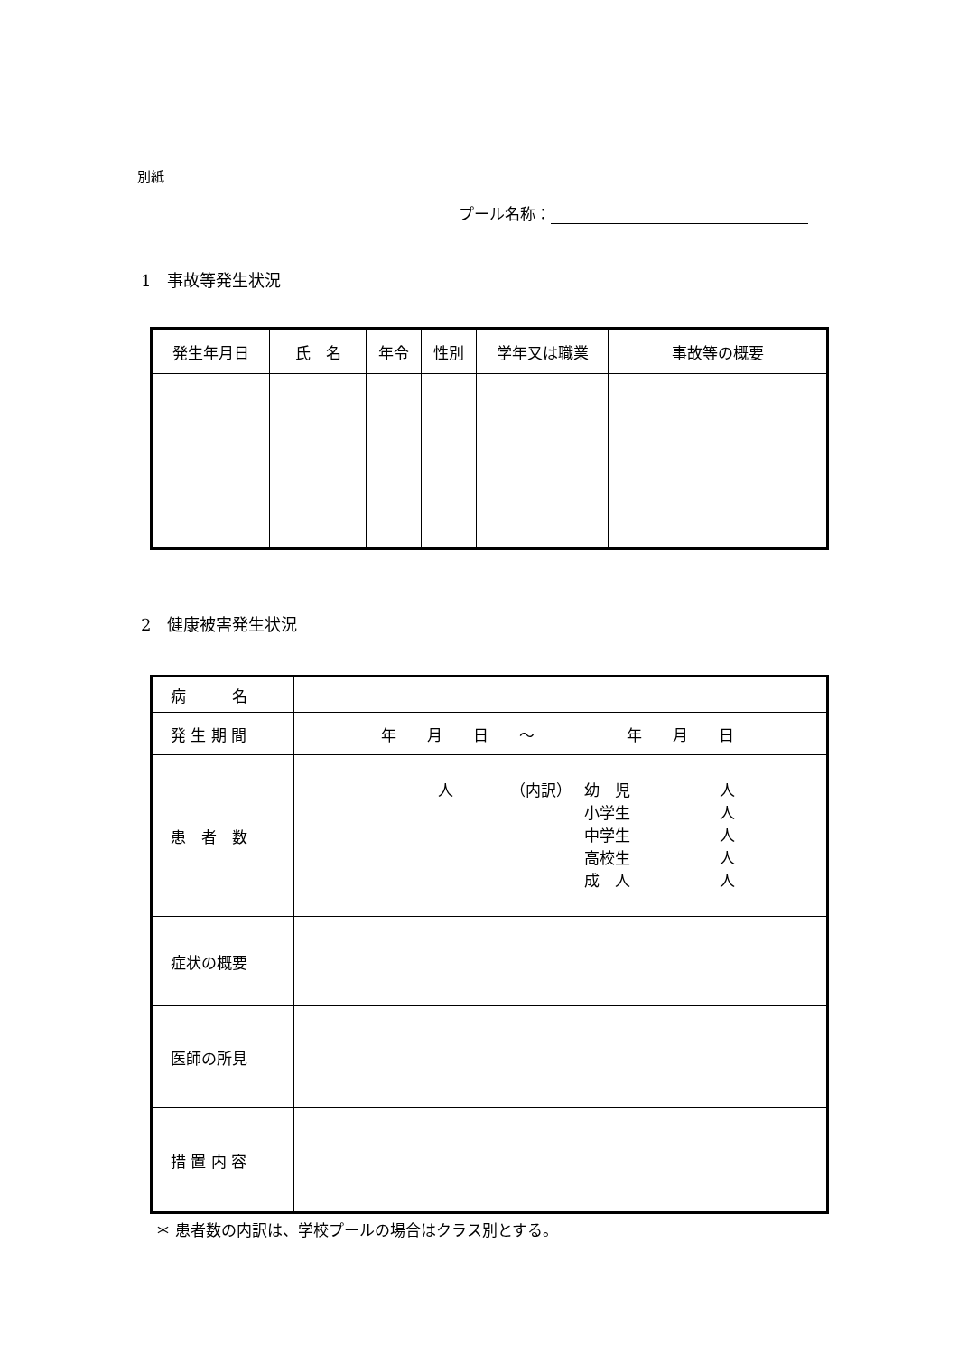別紙
プール名称：
1　事故等発生状況
| 発生年月日 | 氏 名 | 年令 | 性別 | 学年又は職業 | 事故等の概要 |
2　健康被害発生状況
| 病 名 | |
| 発 生 期 間 | 年 月 日 ～ 年 月 日 |
| 患 者 数 | 人 （内訳） 幼 児 小学生 中学生 高校生 成 人 人 人 人 人 人 |
| 症状の概要 | |
| 医師の所見 | |
| 措 置 内 容 | |
＊ 患者数の内訳は、学校プールの場合はクラス別とする。